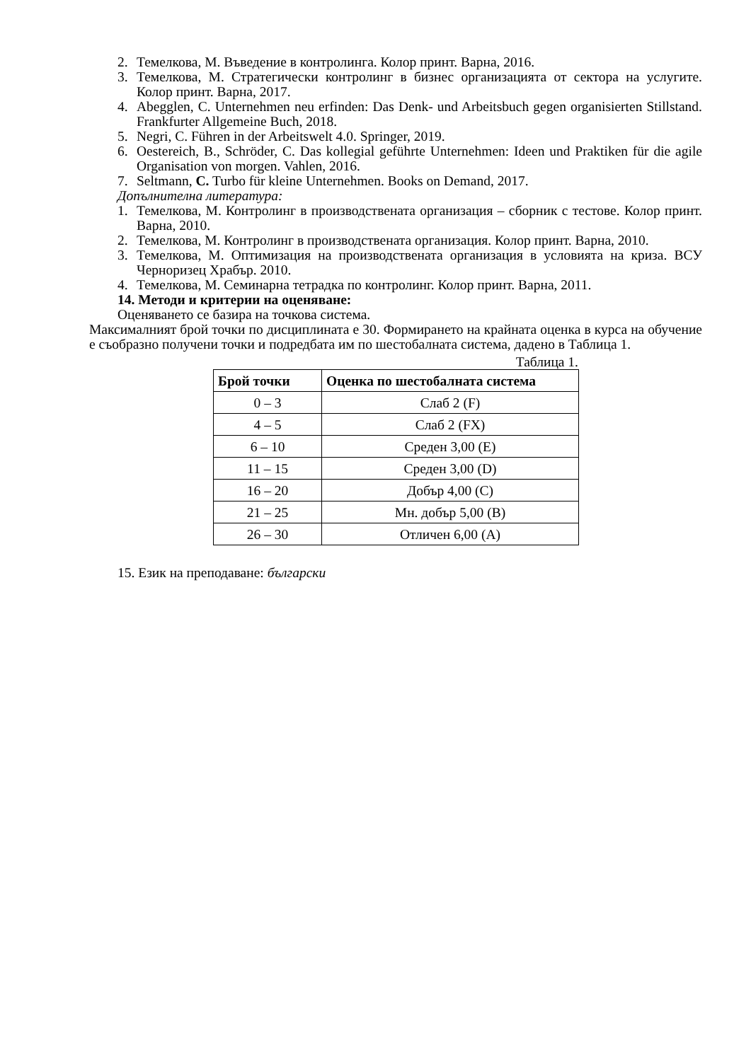2. Темелкова, М. Въведение в контролинга. Колор принт. Варна, 2016.
3. Темелкова, М. Стратегически контролинг в бизнес организацията от сектора на услугите. Колор принт. Варна, 2017.
4. Abegglen, C. Unternehmen neu erfinden: Das Denk- und Arbeitsbuch gegen organisierten Stillstand. Frankfurter Allgemeine Buch, 2018.
5. Negri, C. Führen in der Arbeitswelt 4.0. Springer, 2019.
6. Oestereich, B., Schröder, C. Das kollegial geführte Unternehmen: Ideen und Praktiken für die agile Organisation von morgen. Vahlen, 2016.
7. Seltmann, C. Turbo für kleine Unternehmen. Books on Demand, 2017.
Допълнителна литература:
1. Темелкова, М. Контролинг в производствената организация – сборник с тестове. Колор принт. Варна, 2010.
2. Темелкова, М. Контролинг в производствената организация. Колор принт. Варна, 2010.
3. Темелкова, М. Оптимизация на производствената организация в условията на криза. ВСУ Черноризец Храбър. 2010.
4. Темелкова, М. Семинарна тетрадка по контролинг. Колор принт. Варна, 2011.
14. Методи и критерии на оценяване:
Оценяването се базира на точкова система.
Максималният брой точки по дисциплината е 30. Формирането на крайната оценка в курса на обучение е съобразно получени точки и подредбата им по шестобалната система, дадено в Таблица 1.
Таблица 1.
| Брой точки | Оценка по шестобалната система |
| --- | --- |
| 0 – 3 | Слаб 2 (F) |
| 4 – 5 | Слаб 2 (FX) |
| 6 – 10 | Среден 3,00 (E) |
| 11 – 15 | Среден 3,00 (D) |
| 16 – 20 | Добър 4,00 (C) |
| 21 – 25 | Мн. добър 5,00 (B) |
| 26 – 30 | Отличен 6,00 (A) |
15. Език на преподаване: български